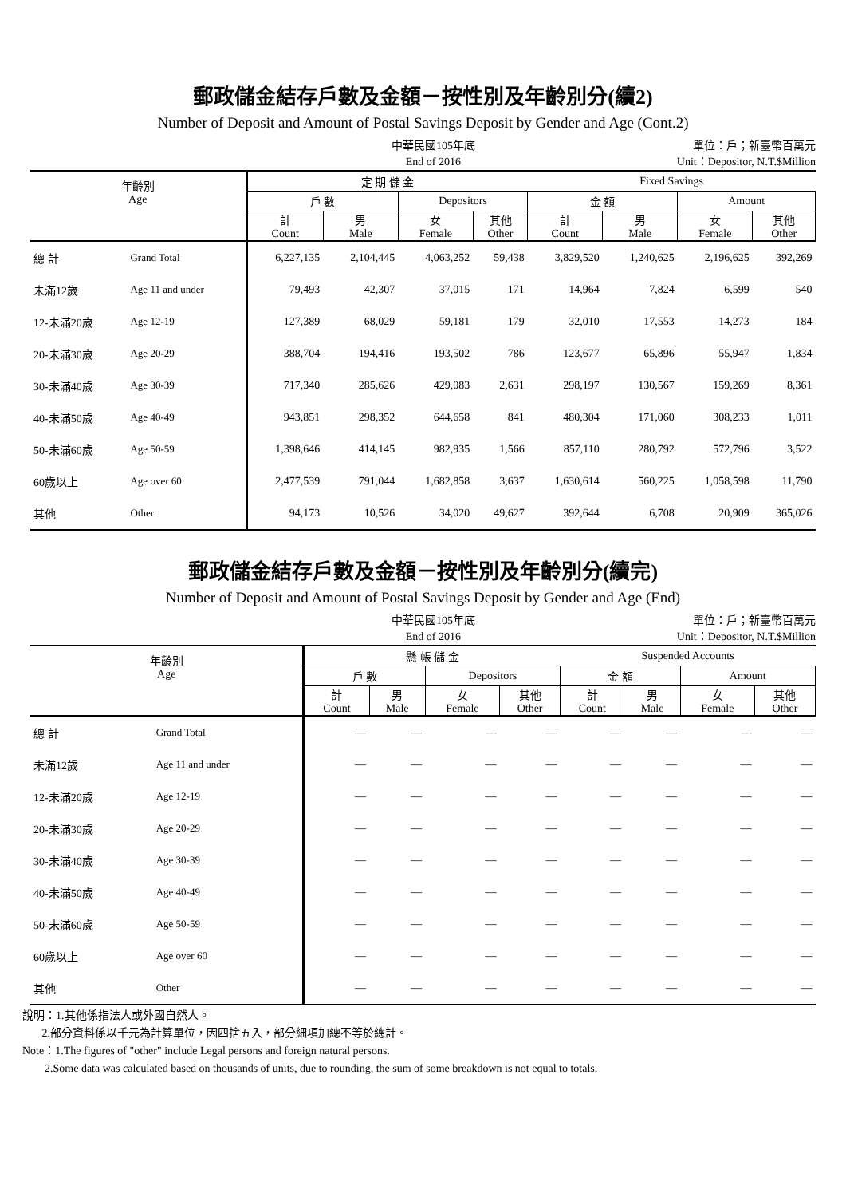郵政儲金結存戶數及金額－按性別及年齡別分(續2)
Number of Deposit and Amount of Postal Savings Deposit by Gender and Age (Cont.2)
中華民國105年底
End of 2016
單位：戶；新臺幣百萬元
Unit：Depositor, N.T.$Million
| 年齡別 Age | | 定 期 儲 金 | | | | Fixed Savings | | | |
| --- | --- | --- | --- | --- | --- | --- | --- | --- | --- |
| | | 戶 數 | | Depositors | | 金 額 | | Amount | |
| | | 計 Count | 男 Male | 女 Female | 其他 Other | 計 Count | 男 Male | 女 Female | 其他 Other |
| 總 計 | Grand Total | 6,227,135 | 2,104,445 | 4,063,252 | 59,438 | 3,829,520 | 1,240,625 | 2,196,625 | 392,269 |
| 未滿12歲 | Age 11 and under | 79,493 | 42,307 | 37,015 | 171 | 14,964 | 7,824 | 6,599 | 540 |
| 12-未滿20歲 | Age 12-19 | 127,389 | 68,029 | 59,181 | 179 | 32,010 | 17,553 | 14,273 | 184 |
| 20-未滿30歲 | Age 20-29 | 388,704 | 194,416 | 193,502 | 786 | 123,677 | 65,896 | 55,947 | 1,834 |
| 30-未滿40歲 | Age 30-39 | 717,340 | 285,626 | 429,083 | 2,631 | 298,197 | 130,567 | 159,269 | 8,361 |
| 40-未滿50歲 | Age 40-49 | 943,851 | 298,352 | 644,658 | 841 | 480,304 | 171,060 | 308,233 | 1,011 |
| 50-未滿60歲 | Age 50-59 | 1,398,646 | 414,145 | 982,935 | 1,566 | 857,110 | 280,792 | 572,796 | 3,522 |
| 60歲以上 | Age over 60 | 2,477,539 | 791,044 | 1,682,858 | 3,637 | 1,630,614 | 560,225 | 1,058,598 | 11,790 |
| 其他 | Other | 94,173 | 10,526 | 34,020 | 49,627 | 392,644 | 6,708 | 20,909 | 365,026 |
郵政儲金結存戶數及金額－按性別及年齡別分(續完)
Number of Deposit and Amount of Postal Savings Deposit by Gender and Age (End)
中華民國105年底
End of 2016
單位：戶；新臺幣百萬元
Unit：Depositor, N.T.$Million
| 年齡別 Age | | 懸 帳 儲 金 | | | | Suspended Accounts | | | |
| --- | --- | --- | --- | --- | --- | --- | --- | --- | --- |
| | | 戶 數 | | Depositors | | 金 額 | | Amount | |
| | | 計 Count | 男 Male | 女 Female | 其他 Other | 計 Count | 男 Male | 女 Female | 其他 Other |
| 總 計 | Grand Total | — | — | — | — | — | — | — | — |
| 未滿12歲 | Age 11 and under | — | — | — | — | — | — | — | — |
| 12-未滿20歲 | Age 12-19 | — | — | — | — | — | — | — | — |
| 20-未滿30歲 | Age 20-29 | — | — | — | — | — | — | — | — |
| 30-未滿40歲 | Age 30-39 | — | — | — | — | — | — | — | — |
| 40-未滿50歲 | Age 40-49 | — | — | — | — | — | — | — | — |
| 50-未滿60歲 | Age 50-59 | — | — | — | — | — | — | — | — |
| 60歲以上 | Age over 60 | — | — | — | — | — | — | — | — |
| 其他 | Other | — | — | — | — | — | — | — | — |
說明：1.其他係指法人或外國自然人。
2.部分資料係以千元為計算單位，因四捨五入，部分細項加總不等於總計。
Note：1.The figures of "other" include Legal persons and foreign natural persons.
2.Some data was calculated based on thousands of units, due to rounding, the sum of some breakdown is not equal to totals.